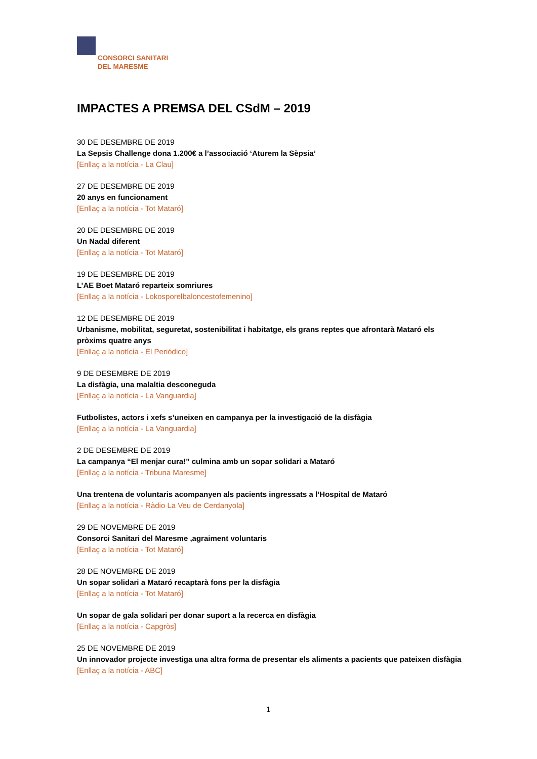CONSORCI SANITARI
DEL MARESME
IMPACTES A PREMSA DEL CSdM – 2019
30 DE DESEMBRE DE 2019
La Sepsis Challenge dona 1.200€ a l’associació ‘Aturem la Sèpsia’
[Enllaç a la notícia - La Clau]
27 DE DESEMBRE DE 2019
20 anys en funcionament
[Enllaç a la notícia - Tot Mataró]
20 DE DESEMBRE DE 2019
Un Nadal diferent
[Enllaç a la notícia - Tot Mataró]
19 DE DESEMBRE DE 2019
L’AE Boet Mataró reparteix somriures
[Enllaç a la notícia - Lokosporelbaloncestofemenino]
12 DE DESEMBRE DE 2019
Urbanisme, mobilitat, seguretat, sostenibilitat i habitatge, els grans reptes que afrontarà Mataró els pròxims quatre anys
[Enllaç a la notícia - El Periódico]
9 DE DESEMBRE DE 2019
La disfàgia, una malaltia desconeguda
[Enllaç a la notícia - La Vanguardia]
Futbolistes, actors i xefs s’uneixen en campanya per la investigació de la disfàgia
[Enllaç a la notícia - La Vanguardia]
2 DE DESEMBRE DE 2019
La campanya “El menjar cura!” culmina amb un sopar solidari a Mataró
[Enllaç a la notícia - Tribuna Maresme]
Una trentena de voluntaris acompanyen als pacients ingressats a l’Hospital de Mataró
[Enllaç a la notícia - Ràdio La Veu de Cerdanyola]
29 DE NOVEMBRE DE 2019
Consorci Sanitari del Maresme ,agraiment voluntaris
[Enllaç a la notícia - Tot Mataró]
28 DE NOVEMBRE DE 2019
Un sopar solidari a Mataró recaptarà fons per la disfàgia
[Enllaç a la notícia - Tot Mataró]
Un sopar de gala solidari per donar suport a la recerca en disfàgia
[Enllaç a la notícia - Capgròs]
25 DE NOVEMBRE DE 2019
Un innovador projecte investiga una altra forma de presentar els aliments a pacients que pateixen disfàgia
[Enllaç a la notícia - ABC]
1